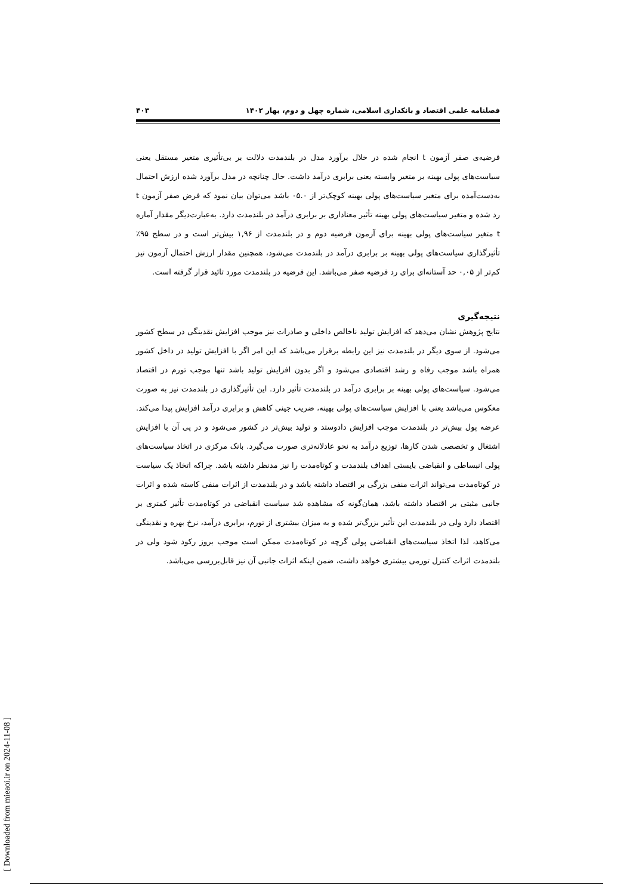فصلنامه علمی اقتصاد و بانکداری اسلامی، شماره چهل و دوم، بهار ۱۴۰۲ ۴۰۳
فرضیه‌ی صفر آزمون t انجام شده در خلال برآورد مدل در بلندمدت دلالت بر بی‌تأثیری متغیر مستقل یعنی سیاست‌های پولی بهینه بر متغیر وابسته یعنی برابری درآمد داشت. حال چنانچه در مدل برآورد شده ارزش احتمال به‌دست‌آمده برای متغیر سیاست‌های پولی بهینه کوچک‌تر از ۰۵.۰ باشد می‌توان بیان نمود که فرض صفر آزمون t رد شده و متغیر سیاست‌های پولی بهینه تأثیر معناداری بر برابری درآمد در بلندمدت دارد. به‌عبارت‌دیگر مقدار آماره t متغیر سیاست‌های پولی بهینه برای آزمون فرضیه دوم و در بلندمدت از ۱,۹۶ بیش‌تر است و در سطح ۹۵٪ تأثیرگذاری سیاست‌های پولی بهینه بر برابری درآمد در بلندمدت می‌شود، همچنین مقدار ارزش احتمال آزمون نیز کم‌تر از ۰,۰۵ حد آستانه‌ای برای رد فرضیه صفر می‌باشد. این فرضیه در بلندمدت مورد تائید قرار گرفته است.
نتیجه‌گیری
نتایج پژوهش نشان می‌دهد که افزایش تولید ناخالص داخلی و صادرات نیز موجب افزایش نقدینگی در سطح کشور می‌شود. از سوی دیگر در بلندمدت نیز این رابطه برقرار می‌باشد که این امر اگر با افزایش تولید در داخل کشور همراه باشد موجب رفاه و رشد اقتصادی می‌شود و اگر بدون افزایش تولید باشد تنها موجب تورم در اقتصاد می‌شود. سیاست‌های پولی بهینه بر برابری درآمد در بلندمدت تأثیر دارد. این تأثیرگذاری در بلندمدت نیز به صورت معکوس می‌باشد یعنی با افزایش سیاست‌های پولی بهینه، ضریب جینی کاهش و برابری درآمد افزایش پیدا می‌کند. عرضه پول بیش‌تر در بلندمدت موجب افزایش دادوستد و تولید بیش‌تر در کشور می‌شود و در پی آن با افزایش اشتغال و تخصصی شدن کارها، توزیع درآمد به نحو عادلانه‌تری صورت می‌گیرد. بانک مرکزی در اتخاذ سیاست‌های پولی انبساطی و انقباضی بایستی اهداف بلندمدت و کوتاه‌مدت را نیز مدنظر داشته باشد. چراکه اتخاذ یک سیاست در کوتاه‌مدت می‌تواند اثرات منفی بزرگی بر اقتصاد داشته باشد و در بلندمدت از اثرات منفی کاسته شده و اثرات جانبی مثبتی بر اقتصاد داشته باشد، همان‌گونه که مشاهده شد سیاست انقباضی در کوتاه‌مدت تأثیر کمتری بر اقتصاد دارد ولی در بلندمدت این تأثیر بزرگ‌تر شده و به میزان بیشتری از تورم، برابری درآمد، نرخ بهره و نقدینگی می‌کاهد، لذا اتخاذ سیاست‌های انقباضی پولی گرچه در کوتاه‌مدت ممکن است موجب بروز رکود شود ولی در بلندمدت اثرات کنترل تورمی بیشتری خواهد داشت، ضمن اینکه اثرات جانبی آن نیز قابل‌بررسی می‌باشد.
[ Downloaded from mieaoi.ir on 2024-11-08 ]